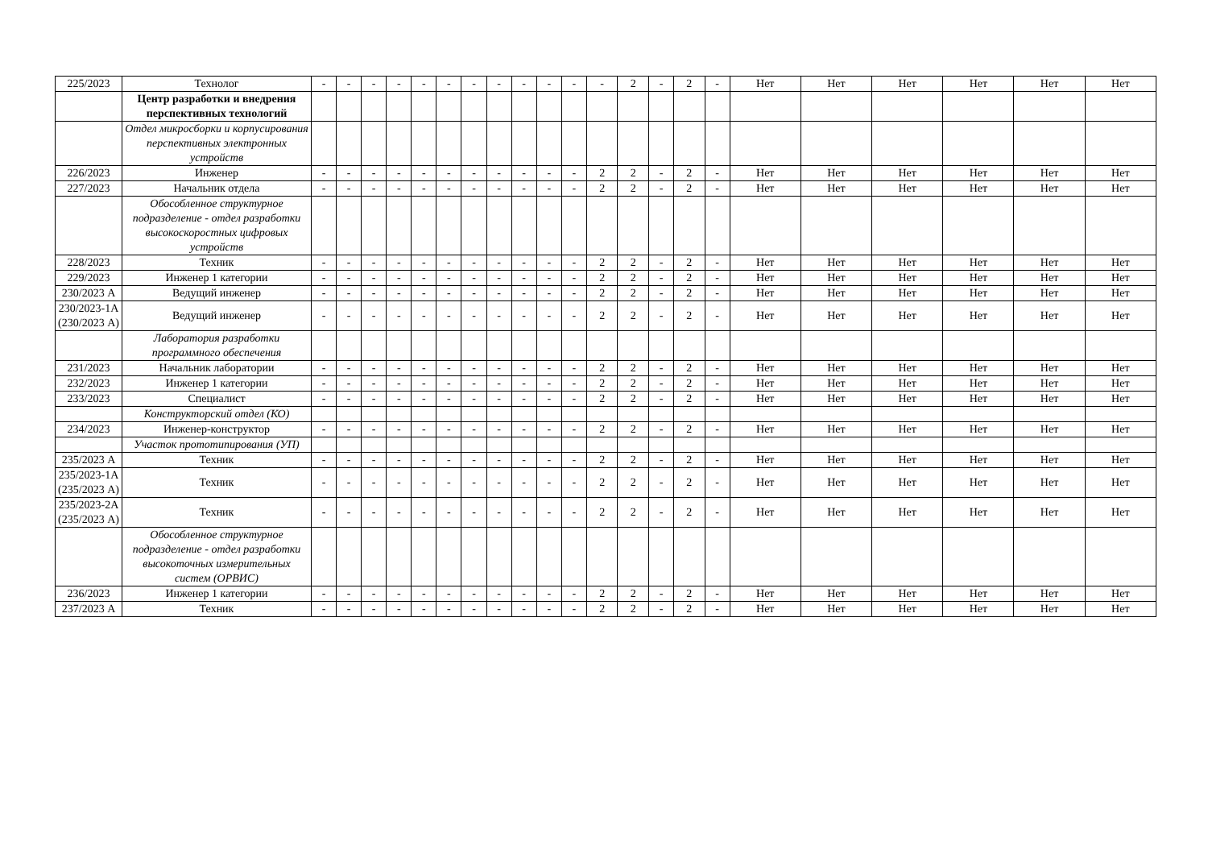| 225/2023 | Технолог | - | - | - | - | - | - | - | - | - | - | - | - | 2 | - | 2 | - | Нет | Нет | Нет | Нет | Нет | Нет |
| | Центр разработки и внедрения перспективных технологий | | | | | | | | | | | | | | | | | | | | | | |
| | Отдел микросборки и корпусирования перспективных электронных устройств | | | | | | | | | | | | | | | | | | | | | | |
| 226/2023 | Инженер | - | - | - | - | - | - | - | - | - | - | - | 2 | 2 | - | 2 | - | Нет | Нет | Нет | Нет | Нет | Нет |
| 227/2023 | Начальник отдела | - | - | - | - | - | - | - | - | - | - | - | 2 | 2 | - | 2 | - | Нет | Нет | Нет | Нет | Нет | Нет |
| | Обособленное структурное подразделение - отдел разработки высокоскоростных цифровых устройств | | | | | | | | | | | | | | | | | | | | | | |
| 228/2023 | Техник | - | - | - | - | - | - | - | - | - | - | - | 2 | 2 | - | 2 | - | Нет | Нет | Нет | Нет | Нет | Нет |
| 229/2023 | Инженер 1 категории | - | - | - | - | - | - | - | - | - | - | - | 2 | 2 | - | 2 | - | Нет | Нет | Нет | Нет | Нет | Нет |
| 230/2023 А | Ведущий инженер | - | - | - | - | - | - | - | - | - | - | - | 2 | 2 | - | 2 | - | Нет | Нет | Нет | Нет | Нет | Нет |
| 230/2023-1А (230/2023 А) | Ведущий инженер | - | - | - | - | - | - | - | - | - | - | - | 2 | 2 | - | 2 | - | Нет | Нет | Нет | Нет | Нет | Нет |
| | Лаборатория разработки программного обеспечения | | | | | | | | | | | | | | | | | | | | | | |
| 231/2023 | Начальник лаборатории | - | - | - | - | - | - | - | - | - | - | - | 2 | 2 | - | 2 | - | Нет | Нет | Нет | Нет | Нет | Нет |
| 232/2023 | Инженер 1 категории | - | - | - | - | - | - | - | - | - | - | - | 2 | 2 | - | 2 | - | Нет | Нет | Нет | Нет | Нет | Нет |
| 233/2023 | Специалист | - | - | - | - | - | - | - | - | - | - | - | 2 | 2 | - | 2 | - | Нет | Нет | Нет | Нет | Нет | Нет |
| | Конструкторский отдел (КО) | | | | | | | | | | | | | | | | | | | | | | |
| 234/2023 | Инженер-конструктор | - | - | - | - | - | - | - | - | - | - | - | 2 | 2 | - | 2 | - | Нет | Нет | Нет | Нет | Нет | Нет |
| | Участок прототипирования (УП) | | | | | | | | | | | | | | | | | | | | | | |
| 235/2023 А | Техник | - | - | - | - | - | - | - | - | - | - | - | 2 | 2 | - | 2 | - | Нет | Нет | Нет | Нет | Нет | Нет |
| 235/2023-1А (235/2023 А) | Техник | - | - | - | - | - | - | - | - | - | - | - | 2 | 2 | - | 2 | - | Нет | Нет | Нет | Нет | Нет | Нет |
| 235/2023-2А (235/2023 А) | Техник | - | - | - | - | - | - | - | - | - | - | - | 2 | 2 | - | 2 | - | Нет | Нет | Нет | Нет | Нет | Нет |
| | Обособленное структурное подразделение - отдел разработки высокоточных измерительных систем (ОРВИС) | | | | | | | | | | | | | | | | | | | | | | |
| 236/2023 | Инженер 1 категории | - | - | - | - | - | - | - | - | - | - | - | 2 | 2 | - | 2 | - | Нет | Нет | Нет | Нет | Нет | Нет |
| 237/2023 А | Техник | - | - | - | - | - | - | - | - | - | - | - | 2 | 2 | - | 2 | - | Нет | Нет | Нет | Нет | Нет | Нет |